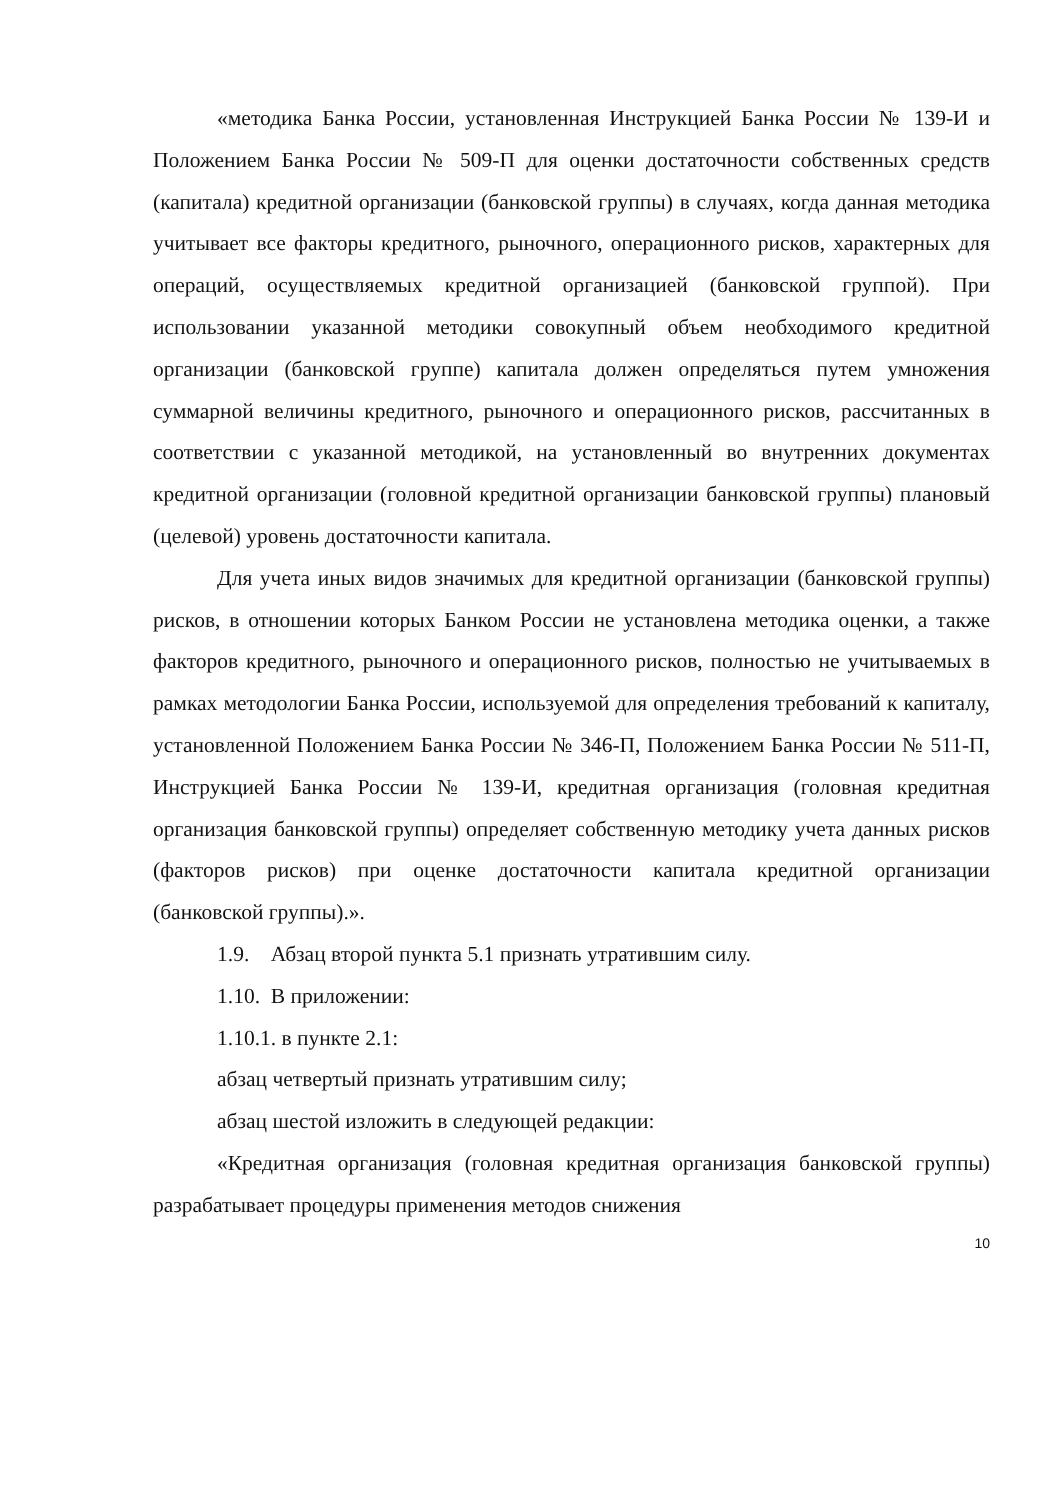«методика Банка России, установленная Инструкцией Банка России № 139-И и Положением Банка России № 509-П для оценки достаточности собственных средств (капитала) кредитной организации (банковской группы) в случаях, когда данная методика учитывает все факторы кредитного, рыночного, операционного рисков, характерных для операций, осуществляемых кредитной организацией (банковской группой). При использовании указанной методики совокупный объем необходимого кредитной организации (банковской группе) капитала должен определяться путем умножения суммарной величины кредитного, рыночного и операционного рисков, рассчитанных в соответствии с указанной методикой, на установленный во внутренних документах кредитной организации (головной кредитной организации банковской группы) плановый (целевой) уровень достаточности капитала.
Для учета иных видов значимых для кредитной организации (банковской группы) рисков, в отношении которых Банком России не установлена методика оценки, а также факторов кредитного, рыночного и операционного рисков, полностью не учитываемых в рамках методологии Банка России, используемой для определения требований к капиталу, установленной Положением Банка России № 346-П, Положением Банка России № 511-П, Инструкцией Банка России № 139-И, кредитная организация (головная кредитная организация банковской группы) определяет собственную методику учета данных рисков (факторов рисков) при оценке достаточности капитала кредитной организации (банковской группы).».
1.9. Абзац второй пункта 5.1 признать утратившим силу.
1.10. В приложении:
1.10.1. в пункте 2.1:
абзац четвертый признать утратившим силу;
абзац шестой изложить в следующей редакции:
«Кредитная организация (головная кредитная организация банковской группы) разрабатывает процедуры применения методов снижения
10